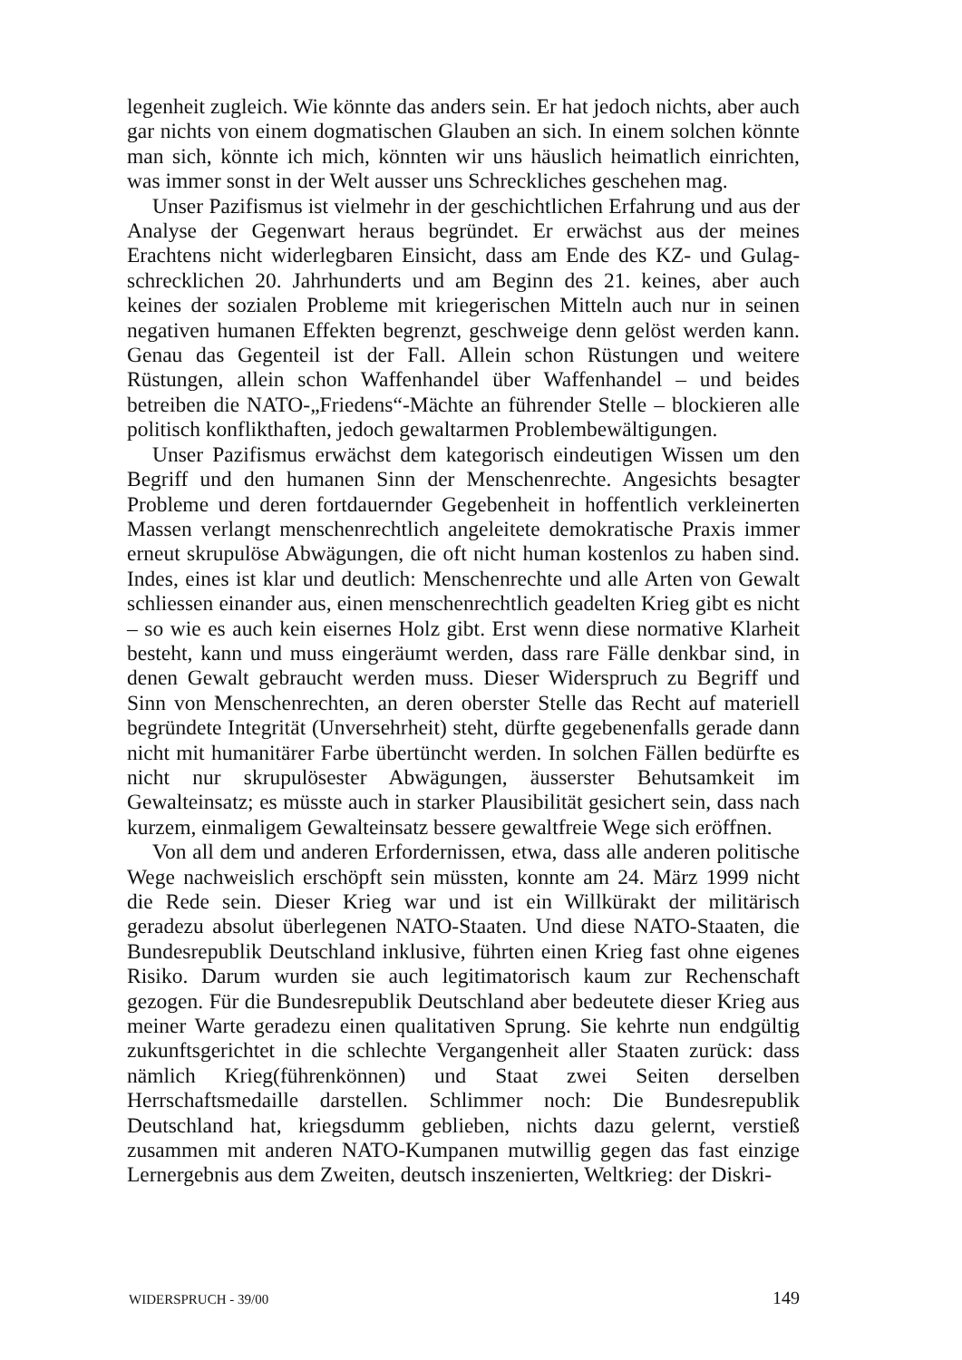legenheit zugleich. Wie könnte das anders sein. Er hat jedoch nichts, aber auch gar nichts von einem dogmatischen Glauben an sich. In einem solchen könnte man sich, könnte ich mich, könnten wir uns häuslich heimatlich einrichten, was immer sonst in der Welt ausser uns Schreckliches geschehen mag.
Unser Pazifismus ist vielmehr in der geschichtlichen Erfahrung und aus der Analyse der Gegenwart heraus begründet. Er erwächst aus der meines Erachtens nicht widerlegbaren Einsicht, dass am Ende des KZ- und Gulag-schrecklichen 20. Jahrhunderts und am Beginn des 21. keines, aber auch keines der sozialen Probleme mit kriegerischen Mitteln auch nur in seinen negativen humanen Effekten begrenzt, geschweige denn gelöst werden kann. Genau das Gegenteil ist der Fall. Allein schon Rüstungen und weitere Rüstungen, allein schon Waffenhandel über Waffenhandel – und beides betreiben die NATO-„Friedens“-Mächte an führender Stelle – blockieren alle politisch konflikthaften, jedoch gewaltarmen Problembewältigungen.
Unser Pazifismus erwächst dem kategorisch eindeutigen Wissen um den Begriff und den humanen Sinn der Menschenrechte. Angesichts besagter Probleme und deren fortdauernder Gegebenheit in hoffentlich verkleinerten Massen verlangt menschenrechtlich angeleitete demokratische Praxis immer erneut skrupulöse Abwägungen, die oft nicht human kostenlos zu haben sind. Indes, eines ist klar und deutlich: Menschenrechte und alle Arten von Gewalt schliessen einander aus, einen menschenrechtlich geadelten Krieg gibt es nicht – so wie es auch kein eisernes Holz gibt. Erst wenn diese normative Klarheit besteht, kann und muss eingeräumt werden, dass rare Fälle denkbar sind, in denen Gewalt gebraucht werden muss. Dieser Widerspruch zu Begriff und Sinn von Menschenrechten, an deren oberster Stelle das Recht auf materiell begründete Integrität (Unversehrheit) steht, dürfte gegebenenfalls gerade dann nicht mit humanitärer Farbe übertüncht werden. In solchen Fällen bedürfte es nicht nur skrupulösester Abwägungen, äusserster Behutsamkeit im Gewalteinsatz; es müsste auch in starker Plausibilität gesichert sein, dass nach kurzem, einmaligem Gewalteinsatz bessere gewaltfreie Wege sich eröffnen.
Von all dem und anderen Erfordernissen, etwa, dass alle anderen politische Wege nachweislich erschöpft sein müssten, konnte am 24. März 1999 nicht die Rede sein. Dieser Krieg war und ist ein Willkürakt der militärisch geradezu absolut überlegenen NATO-Staaten. Und diese NATO-Staaten, die Bundesrepublik Deutschland inklusive, führten einen Krieg fast ohne eigenes Risiko. Darum wurden sie auch legitimatorisch kaum zur Rechenschaft gezogen. Für die Bundesrepublik Deutschland aber bedeutete dieser Krieg aus meiner Warte geradezu einen qualitativen Sprung. Sie kehrte nun endgültig zukunftsgerichtet in die schlechte Vergangenheit aller Staaten zurück: dass nämlich Krieg(führenkönnen) und Staat zwei Seiten derselben Herrschaftsmedaille darstellen. Schlimmer noch: Die Bundesrepublik Deutschland hat, kriegsdumm geblieben, nichts dazu gelernt, verstieß zusammen mit anderen NATO-Kumpanen mutwillig gegen das fast einzige Lernergebnis aus dem Zweiten, deutsch inszenierten, Weltkrieg: der Diskri-
WIDERSPRUCH - 39/00 149